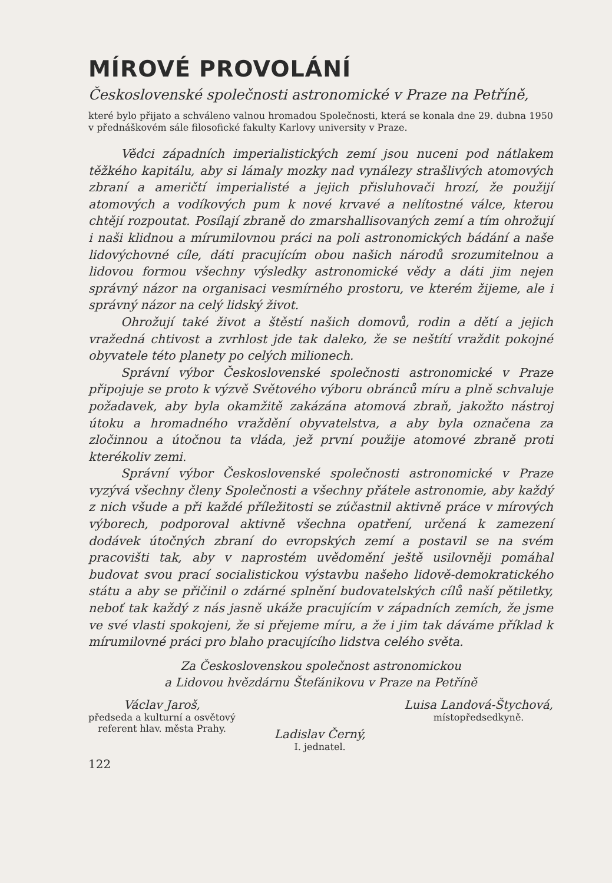MÍROVÉ PROVOLÁNÍ
Československé společnosti astronomické v Praze na Petříně,
které bylo přijato a schváleno valnou hromadou Společnosti, která se konala dne 29. dubna 1950 v přednáškovém sále filosofické fakulty Karlovy university v Praze.
Vědci západních imperialistických zemí jsou nuceni pod nátlakem těžkého kapitálu, aby si lámaly mozky nad vynálezy strašlivých atomových zbraní a američtí imperialisté a jejich přisluhovači hrozí, že použijí atomových a vodíkových pum k nové krvavé a nelítostné válce, kterou chtějí rozpoutat. Posílají zbraně do zmarshallisovaných zemí a tím ohrožují i naši klidnou a mírumilovnou práci na poli astronomických bádání a naše lidovýchovné cíle, dáti pracujícím obou našich národů srozumitelnou a lidovou formou všechny výsledky astronomické vědy a dáti jim nejen správný názor na organisaci vesmírného prostoru, ve kterém žijeme, ale i správný názor na celý lidský život.
Ohrožují také život a štěstí našich domovů, rodin a dětí a jejich vražedná chtivost a zvrhlost jde tak daleko, že se neštítí vraždit pokojné obyvatele této planety po celých milionech.
Správní výbor Československé společnosti astronomické v Praze připojuje se proto k výzvě Světového výboru obránců míru a plně schvaluje požadavek, aby byla okamžitě zakázána atomová zbraň, jakožto nástroj útoku a hromadného vraždění obyvatelstva, a aby byla označena za zločinnou a útočnou ta vláda, jež první použije atomové zbraně proti kterékoliv zemi.
Správní výbor Československé společnosti astronomické v Praze vyzývá všechny členy Společnosti a všechny přátele astronomie, aby každý z nich všude a při každé příležitosti se zúčastnil aktivně práce v mírových výborech, podporoval aktivně všechna opatření, určená k zamezení dodávek útočných zbraní do evropských zemí a postavil se na svém pracovišti tak, aby v naprostém uvědomění ještě usilovněji pomáhal budovat svou prací socialistickou výstavbu našeho lidově-demokratického státu a aby se přičinil o zdárné splnění budovatelských cílů naší pětiletky, neboť tak každý z nás jasně ukáže pracujícím v západních zemích, že jsme ve své vlasti spokojeni, že si přejeme míru, a že i jim tak dáváme příklad k mírumilovné práci pro blaho pracujícího lidstva celého světa.
Za Československou společnost astronomickou
a Lidovou hvězdárnu Štefánikovu v Praze na Petříně
Václav Jaroš,
předseda a kulturní a osvětový
referent hlav. města Prahy.
Ladislav Černý,
I. jednatel.
Luisa Landová-Štychová,
místopředsedkyně.
122